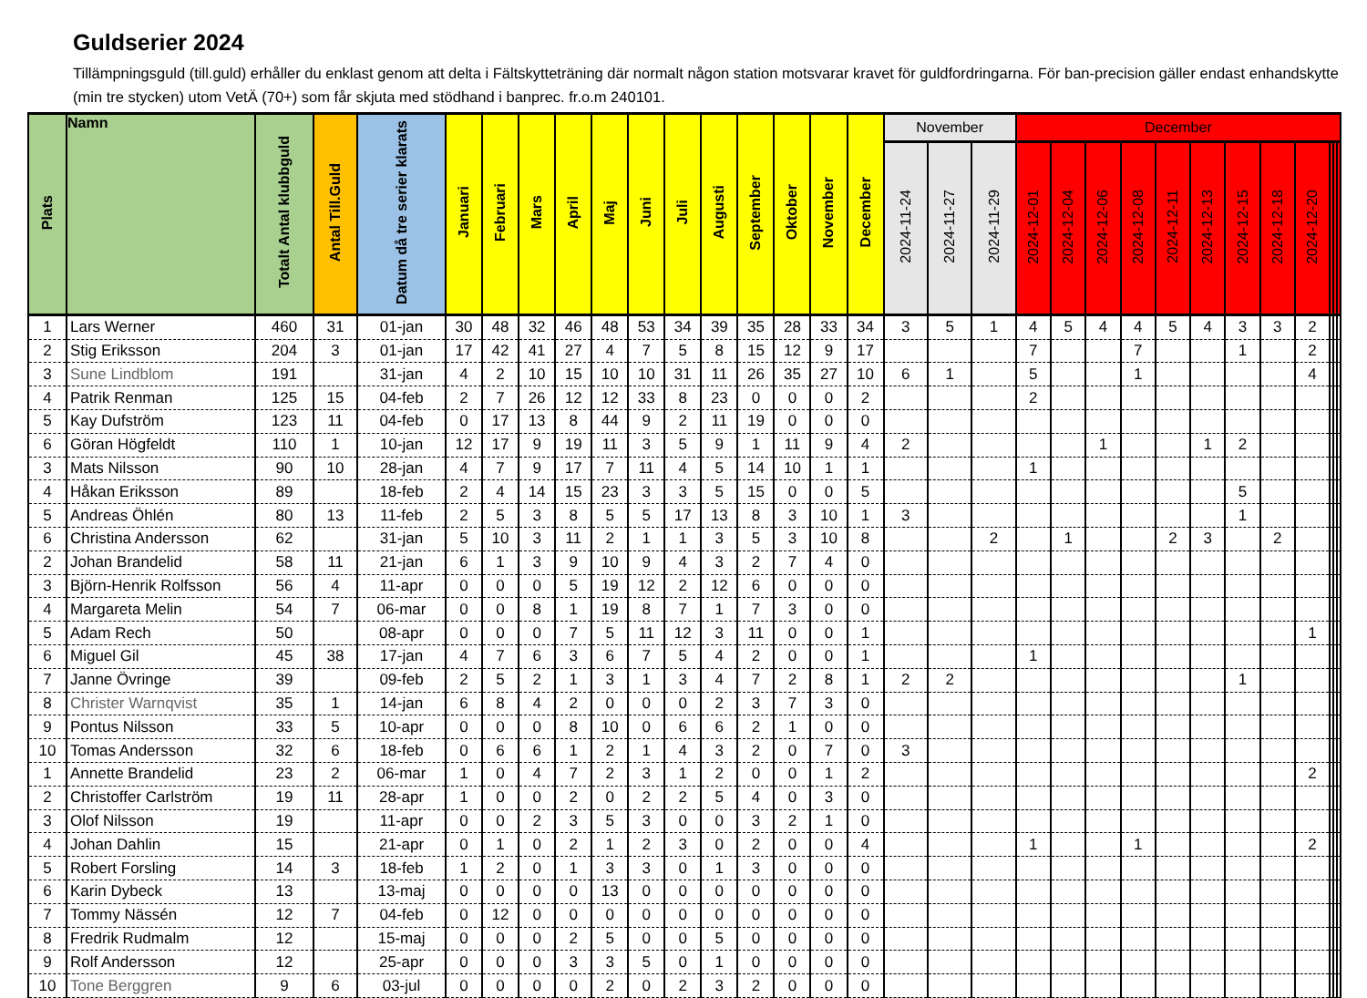Guldserier 2024
Tillämpningsguld (till.guld) erhåller du enklast genom att delta i Fältskytteträning där normalt någon station motsvarar kravet för guldfordringarna. För ban-precision gäller endast enhandskytte (min tre stycken) utom VetÄ (70+) som får skjuta med stödhand i banprec. fr.o.m 240101.
| Plats | Namn | Totalt Antal klubbguld | Antal Till.Guld | Datum då tre serier klarats | Januari | Februari | Mars | April | Maj | Juni | Juli | Augusti | September | Oktober | November | December | November | | | December | | | | | | | | | | | |
| --- | --- | --- | --- | --- | --- | --- | --- | --- | --- | --- | --- | --- | --- | --- | --- | --- | --- | --- | --- | --- | --- | --- | --- | --- | --- | --- | --- | --- | --- | --- | --- |
| | | | | | | | | | | | | | | | | | 2024-11-24 | 2024-11-27 | 2024-11-29 | 2024-12-01 | 2024-12-04 | 2024-12-06 | 2024-12-08 | 2024-12-11 | 2024-12-13 | 2024-12-15 | 2024-12-18 | 2024-12-20 | | | |
| 1 | Lars Werner | 460 | 31 | 01-jan | 30 | 48 | 32 | 46 | 48 | 53 | 34 | 39 | 35 | 28 | 33 | 34 | 3 | 5 | 1 | 4 | 5 | 4 | 4 | 5 | 4 | 3 | 3 | 2 | | | |
| 2 | Stig Eriksson | 204 | 3 | 01-jan | 17 | 42 | 41 | 27 | 4 | 7 | 5 | 8 | 15 | 12 | 9 | 17 | | | | 7 | | | 7 | | | 1 | | 2 | | | |
| 3 | Sune Lindblom | 191 | | 31-jan | 4 | 2 | 10 | 15 | 10 | 10 | 31 | 11 | 26 | 35 | 27 | 10 | 6 | 1 | | 5 | | | 1 | | | | | 4 | | | |
| 4 | Patrik Renman | 125 | 15 | 04-feb | 2 | 7 | 26 | 12 | 12 | 33 | 8 | 23 | 0 | 0 | 0 | 2 | | | | 2 | | | | | | | | | | | |
| 5 | Kay Dufström | 123 | 11 | 04-feb | 0 | 17 | 13 | 8 | 44 | 9 | 2 | 11 | 19 | 0 | 0 | 0 | | | | | | | | | | | | | | | |
| 6 | Göran Högfeldt | 110 | 1 | 10-jan | 12 | 17 | 9 | 19 | 11 | 3 | 5 | 9 | 1 | 11 | 9 | 4 | 2 | | | | | 1 | | | 1 | 2 | | | | | |
| 3 | Mats Nilsson | 90 | 10 | 28-jan | 4 | 7 | 9 | 17 | 7 | 11 | 4 | 5 | 14 | 10 | 1 | 1 | | | | 1 | | | | | | | | | | | |
| 4 | Håkan Eriksson | 89 | | 18-feb | 2 | 4 | 14 | 15 | 23 | 3 | 3 | 5 | 15 | 0 | 0 | 5 | | | | | | | | | | 5 | | | | | |
| 5 | Andreas Öhlén | 80 | 13 | 11-feb | 2 | 5 | 3 | 8 | 5 | 5 | 17 | 13 | 8 | 3 | 10 | 1 | 3 | | | | | | | | | 1 | | | | | |
| 6 | Christina Andersson | 62 | | 31-jan | 5 | 10 | 3 | 11 | 2 | 1 | 1 | 3 | 5 | 3 | 10 | 8 | | | 2 | | 1 | | | 2 | 3 | | 2 | | | | |
| 2 | Johan Brandelid | 58 | 11 | 21-jan | 6 | 1 | 3 | 9 | 10 | 9 | 4 | 3 | 2 | 7 | 4 | 0 | | | | | | | | | | | | | | | |
| 3 | Björn-Henrik Rolfsson | 56 | 4 | 11-apr | 0 | 0 | 0 | 5 | 19 | 12 | 2 | 12 | 6 | 0 | 0 | 0 | | | | | | | | | | | | | | | |
| 4 | Margareta Melin | 54 | 7 | 06-mar | 0 | 0 | 8 | 1 | 19 | 8 | 7 | 1 | 7 | 3 | 0 | 0 | | | | | | | | | | | | | | | |
| 5 | Adam Rech | 50 | | 08-apr | 0 | 0 | 0 | 7 | 5 | 11 | 12 | 3 | 11 | 0 | 0 | 1 | | | | | | | | | | | | 1 | | | |
| 6 | Miguel Gil | 45 | 38 | 17-jan | 4 | 7 | 6 | 3 | 6 | 7 | 5 | 4 | 2 | 0 | 0 | 1 | | | | 1 | | | | | | | | | | | |
| 7 | Janne Övringe | 39 | | 09-feb | 2 | 5 | 2 | 1 | 3 | 1 | 3 | 4 | 7 | 2 | 8 | 1 | 2 | 2 | | | | | | | | 1 | | | | | |
| 8 | Christer Warnqvist | 35 | 1 | 14-jan | 6 | 8 | 4 | 2 | 0 | 0 | 0 | 2 | 3 | 7 | 3 | 0 | | | | | | | | | | | | | | | |
| 9 | Pontus Nilsson | 33 | 5 | 10-apr | 0 | 0 | 0 | 8 | 10 | 0 | 6 | 6 | 2 | 1 | 0 | 0 | | | | | | | | | | | | | | | |
| 10 | Tomas Andersson | 32 | 6 | 18-feb | 0 | 6 | 6 | 1 | 2 | 1 | 4 | 3 | 2 | 0 | 7 | 0 | 3 | | | | | | | | | | | | | | |
| 1 | Annette Brandelid | 23 | 2 | 06-mar | 1 | 0 | 4 | 7 | 2 | 3 | 1 | 2 | 0 | 0 | 1 | 2 | | | | | | | | | | | | 2 | | | |
| 2 | Christoffer Carlström | 19 | 11 | 28-apr | 1 | 0 | 0 | 2 | 0 | 2 | 2 | 5 | 4 | 0 | 3 | 0 | | | | | | | | | | | | | | | |
| 3 | Olof Nilsson | 19 | | 11-apr | 0 | 0 | 2 | 3 | 5 | 3 | 0 | 0 | 3 | 2 | 1 | 0 | | | | | | | | | | | | | | | |
| 4 | Johan Dahlin | 15 | | 21-apr | 0 | 1 | 0 | 2 | 1 | 2 | 3 | 0 | 2 | 0 | 0 | 4 | | | | 1 | | | 1 | | | | | 2 | | | |
| 5 | Robert Forsling | 14 | 3 | 18-feb | 1 | 2 | 0 | 1 | 3 | 3 | 0 | 1 | 3 | 0 | 0 | 0 | | | | | | | | | | | | | | | |
| 6 | Karin Dybeck | 13 | | 13-maj | 0 | 0 | 0 | 0 | 13 | 0 | 0 | 0 | 0 | 0 | 0 | 0 | | | | | | | | | | | | | | | |
| 7 | Tommy Nässén | 12 | 7 | 04-feb | 0 | 12 | 0 | 0 | 0 | 0 | 0 | 0 | 0 | 0 | 0 | 0 | | | | | | | | | | | | | | | |
| 8 | Fredrik Rudmalm | 12 | | 15-maj | 0 | 0 | 0 | 2 | 5 | 0 | 0 | 5 | 0 | 0 | 0 | 0 | | | | | | | | | | | | | | | |
| 9 | Rolf Andersson | 12 | | 25-apr | 0 | 0 | 0 | 3 | 3 | 5 | 0 | 1 | 0 | 0 | 0 | 0 | | | | | | | | | | | | | | | |
| 10 | Tone Berggren | 9 | 6 | 03-jul | 0 | 0 | 0 | 0 | 2 | 0 | 2 | 3 | 2 | 0 | 0 | 0 | | | | | | | | | | | | | | | |